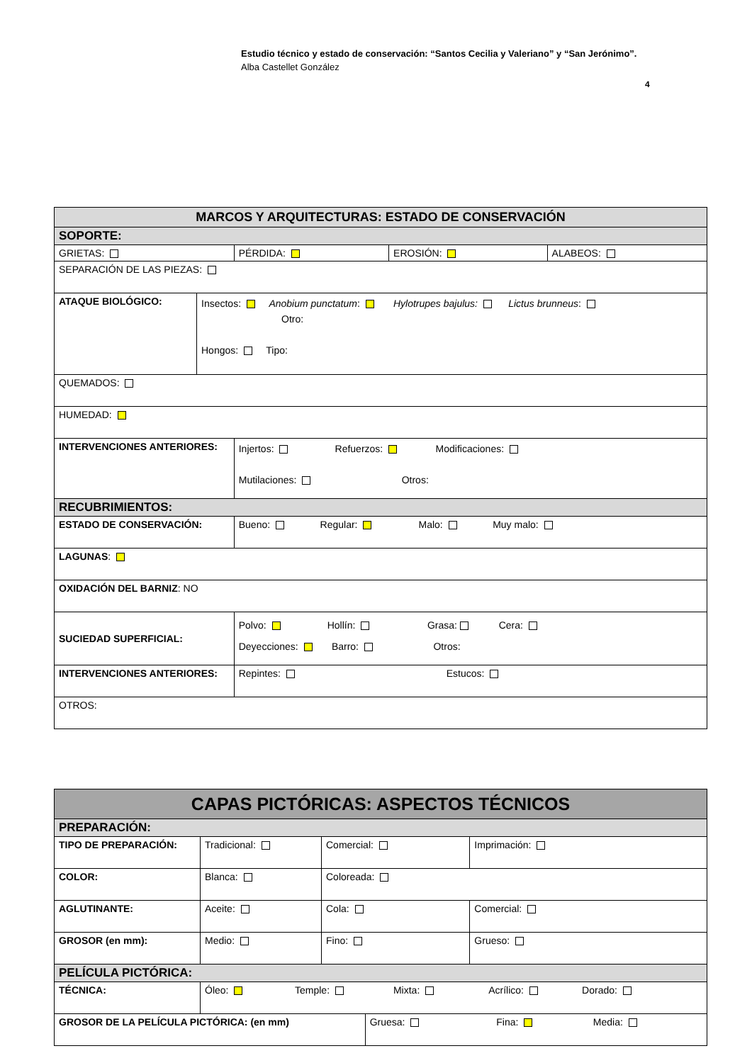Estudio técnico y estado de conservación: “Santos Cecilia y Valeriano” y “San Jerónimo”.
Alba Castellet González
4
| MARCOS Y ARQUITECTURAS: ESTADO DE CONSERVACIÓN | | | | |
| SOPORTE: | | | | |
| GRIETAS: | | PÉRDIDA: | EROSIÓN: | ALABEOS: |
| SEPARACIÓN DE LAS PIEZAS: | | | | |
| ATAQUE BIOLÓGICO: | Insectos: Anobium punctatum : Hylotrupes bajulus: Lictus brunneus : Otro: Hongos: Tipo: | | | |
| QUEMADOS: | | | | |
| HUMEDAD: | | | | |
| INTERVENCIONES ANTERIORES: | | Injertos: Refuerzos: Modificaciones: Mutilaciones: Otros: | | |
| RECUBRIMIENTOS: | | | | |
| ESTADO DE CONSERVACIÓN: | | Bueno: Regular: Malo: Muy malo: | | |
| LAGUNAS : | | | | |
| OXIDACIÓN DEL BARNIZ : NO | | | | |
| SUCIEDAD SUPERFICIAL: | | Polvo: Hollín: Grasa: Cera: Deyecciones: Barro: Otros: | | |
| INTERVENCIONES ANTERIORES: | | Repintes: Estucos: | | |
| OTROS: | | | | |
| CAPAS PICTÓRICAS: ASPECTOS TÉCNICOS | | | | |
| PREPARACIÓN: | | | | |
| TIPO DE PREPARACIÓN: | Tradicional: | Comercial: | | Imprimación: |
| COLOR: | Blanca: | Coloreada: | | |
| AGLUTINANTE: | Aceite: | Cola: | | Comercial: |
| GROSOR (en mm): | Medio: | Fino: | | Grueso: |
| PELÍCULA PICTÓRICA: | | | | |
| TÉCNICA: | Óleo: Temple: Mixta: Acrílico: Dorado: | | | |
| GROSOR DE LA PELÍCULA PICTÓRICA: (en mm) | | | Gruesa: Fina: Media: | |